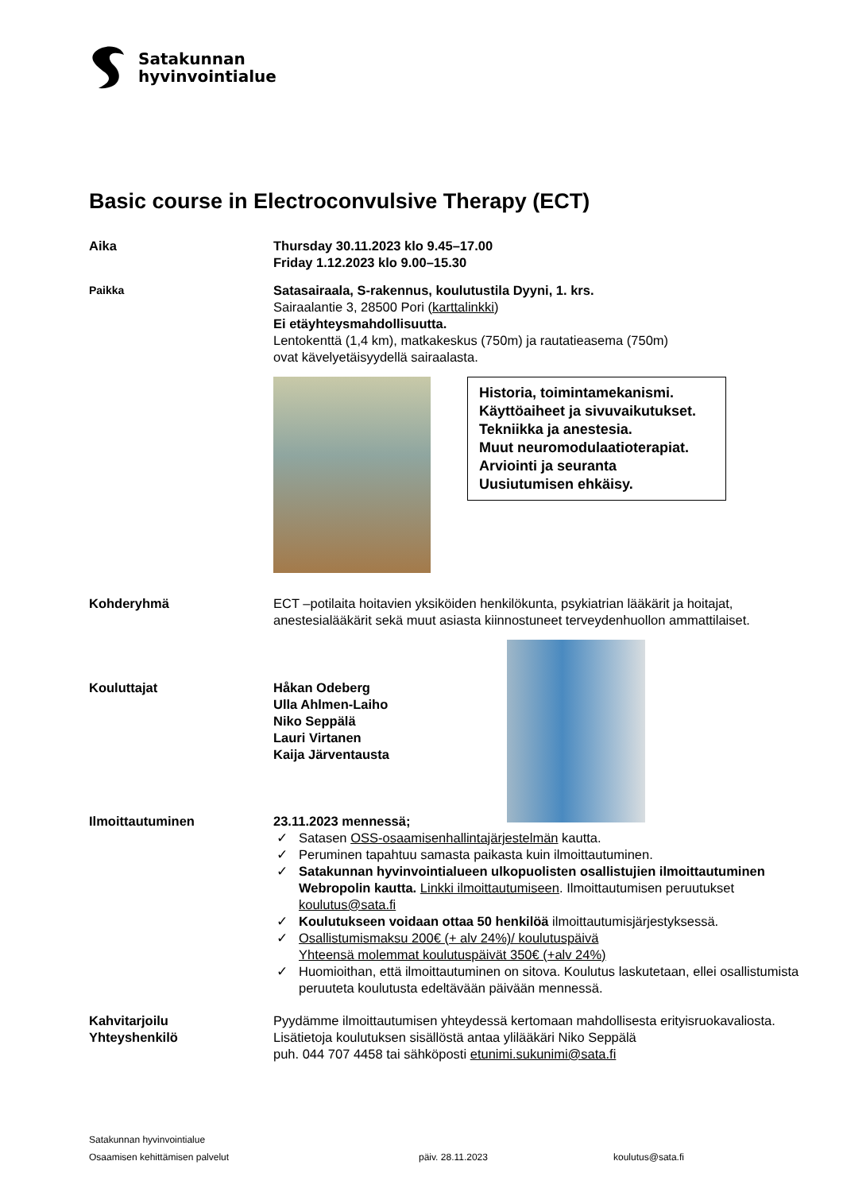Satakunnan
hyvinvointialue
Basic course in Electroconvulsive Therapy (ECT)
Aika Thursday 30.11.2023 klo 9.45–17.00
Friday 1.12.2023 klo 9.00–15.30
Paikka
Satasairaala, S-rakennus, koulutustila Dyyni, 1. krs.
Sairaalantie 3, 28500 Pori (karttalinkki)
Ei etäyhteysmahdollisuutta.
Lentokenttä (1,4 km), matkakeskus (750m) ja rautatieasema (750m)
ovat kävelyetäisyydellä sairaalasta.
Historia, toimintamekanismi.
Käyttöaiheet ja sivuvaikutukset.
Tekniikka ja anestesia.
Muut neuromodulaatioterapiat.
Arviointi ja seuranta
Uusiutumisen ehkäisy.
Kohderyhmä ECT –potilaita hoitavien yksiköiden henkilökunta, psykiatrian lääkärit ja hoitajat, anestesialääkärit sekä muut asiasta kiinnostuneet terveydenhuollon ammattilaiset.
Kouluttajat Håkan Odeberg
Ulla Ahlmen-Laiho
Niko Seppälä
Lauri Virtanen
Kaija Järventausta
Ilmoittautuminen 23.11.2023 mennessä;
✓ Satasen OSS-osaamisenhallintajärjestelmän kautta.
✓ Peruminen tapahtuu samasta paikasta kuin ilmoittautuminen.
✓ Satakunnan hyvinvointialueen ulkopuolisten osallistujien ilmoittautuminen Webropolin kautta. Linkki ilmoittautumiseen. Ilmoittautumisen peruutukset koulutus@sata.fi
✓ Koulutukseen voidaan ottaa 50 henkilöä ilmoittautumisjärjestyksessä.
✓ Osallistumismaksu 200€ (+ alv 24%)/ koulutuspäivä
Yhteensä molemmat koulutuspäivät 350€ (+alv 24%)
✓ Huomioithan, että ilmoittautuminen on sitova. Koulutus laskutetaan, ellei osallistumista peruuteta koulutusta edeltävään päivään mennessä.
Kahvitarjoilu Pyydämme ilmoittautumisen yhteydessä kertomaan mahdollisesta erityisruokavaliosta.
Yhteyshenkilö Lisätietoja koulutuksen sisällöstä antaa ylilääkäri Niko Seppälä
puh. 044 707 4458 tai sähköposti etunimi.sukunimi@sata.fi
Satakunnan hyvinvointialue
Osaamisen kehittämisen palvelut päiv. 28.11.2023 koulutus@sata.fi